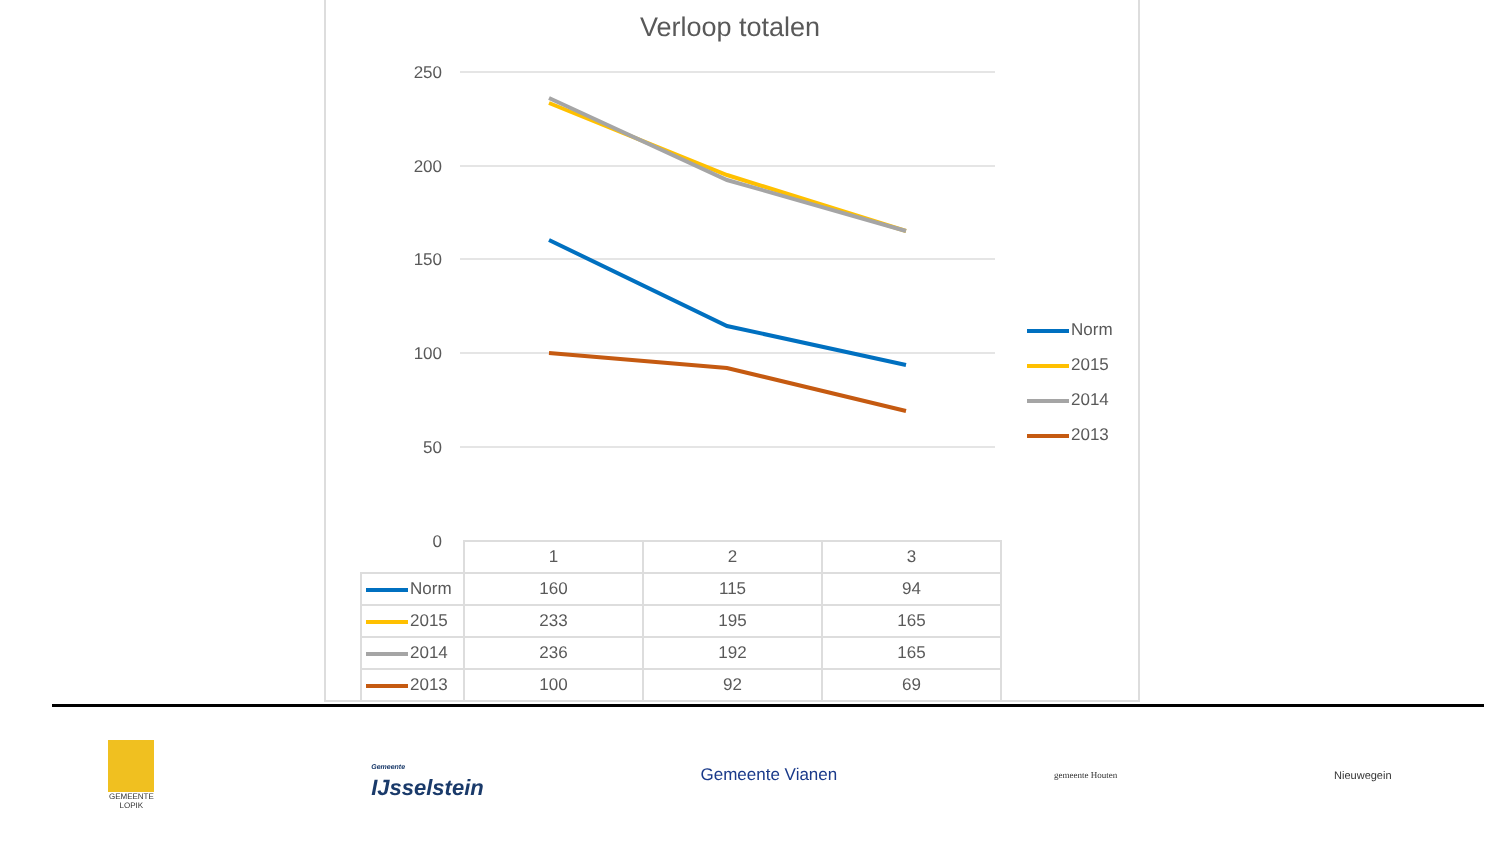Verloop totalen
250
200
150
100
50
0
Norm
2015
2014
2013
| | 1 | 2 | 3 |
| --- | --- | --- | --- |
| Norm | 160 | 115 | 94 |
| 2015 | 233 | 195 | 165 |
| 2014 | 236 | 192 | 165 |
| 2013 | 100 | 92 | 69 |
GEMEENTE
LOPIK
Gemeente
IJsselstein
Gemeente Vianen
gemeente Houten
Nieuwegein